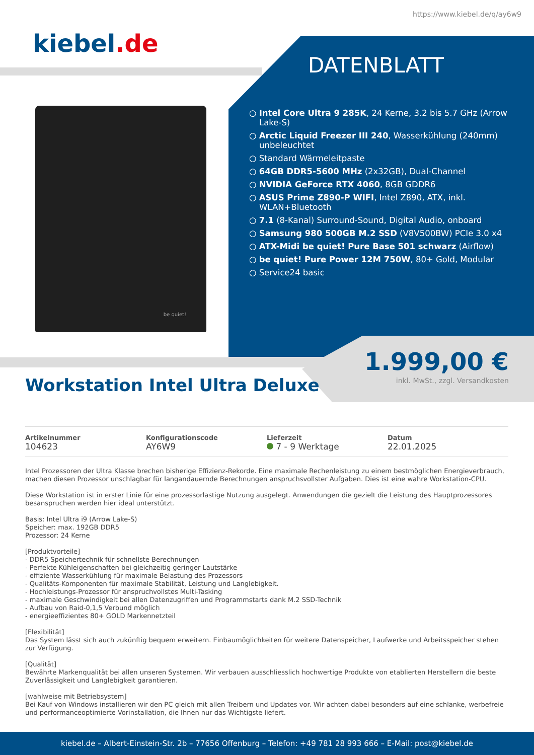https://www.kiebel.de/q/ay6w9
kiebel.de
DATENBLATT
be quiet!
○ Intel Core Ultra 9 285K, 24 Kerne, 3.2 bis 5.7 GHz (Arrow Lake-S)
○ Arctic Liquid Freezer III 240, Wasserkühlung (240mm) unbeleuchtet
○ Standard Wärmeleitpaste
○ 64GB DDR5-5600 MHz (2x32GB), Dual-Channel
○ NVIDIA GeForce RTX 4060, 8GB GDDR6
○ ASUS Prime Z890-P WIFI, Intel Z890, ATX, inkl. WLAN+Bluetooth
○ 7.1 (8-Kanal) Surround-Sound, Digital Audio, onboard
○ Samsung 980 500GB M.2 SSD (V8V500BW) PCIe 3.0 x4
○ ATX-Midi be quiet! Pure Base 501 schwarz (Airflow)
○ be quiet! Pure Power 12M 750W, 80+ Gold, Modular
○ Service24 basic
1.999,00 €
inkl. MwSt., zzgl. Versandkosten
Workstation Intel Ultra Deluxe
Artikelnummer
104623
Konfigurationscode
AY6W9
Lieferzeit
7 - 9 Werktage
Datum
22.01.2025
Intel Prozessoren der Ultra Klasse brechen bisherige Effizienz-Rekorde. Eine maximale Rechenleistung zu einem bestmöglichen Energieverbrauch, machen diesen Prozessor unschlagbar für langandauernde Berechnungen anspruchsvollster Aufgaben. Dies ist eine wahre Workstation-CPU.
Diese Workstation ist in erster Linie für eine prozessorlastige Nutzung ausgelegt. Anwendungen die gezielt die Leistung des Hauptprozessores besanspruchen werden hier ideal unterstützt.
Basis: Intel Ultra i9 (Arrow Lake-S)
Speicher: max. 192GB DDR5
Prozessor: 24 Kerne
[Produktvorteile]
- DDR5 Speichertechnik für schnellste Berechnungen
- Perfekte Kühleigenschaften bei gleichzeitig geringer Lautstärke
- effiziente Wasserkühlung für maximale Belastung des Prozessors
- Qualitäts-Komponenten für maximale Stabilität, Leistung und Langlebigkeit.
- Hochleistungs-Prozessor für anspruchvollstes Multi-Tasking
- maximale Geschwindigkeit bei allen Datenzugriffen und Programmstarts dank M.2 SSD-Technik
- Aufbau von Raid-0,1,5 Verbund möglich
- energieeffizientes 80+ GOLD Markennetzteil
[Flexibilität]
Das System lässt sich auch zukünftig bequem erweitern. Einbaumöglichkeiten für weitere Datenspeicher, Laufwerke und Arbeitsspeicher stehen zur Verfügung.
[Qualität]
Bewährte Markenqualität bei allen unseren Systemen. Wir verbauen ausschliesslich hochwertige Produkte von etablierten Herstellern die beste Zuverlässigkeit und Langlebigkeit garantieren.
[wahlweise mit Betriebsystem]
Bei Kauf von Windows installieren wir den PC gleich mit allen Treibern und Updates vor. Wir achten dabei besonders auf eine schlanke, werbefreie und performanceoptimierte Vorinstallation, die Ihnen nur das Wichtigste liefert.
kiebel.de – Albert-Einstein-Str. 2b – 77656 Offenburg – Telefon: +49 781 28 993 666 – E-Mail: post@kiebel.de